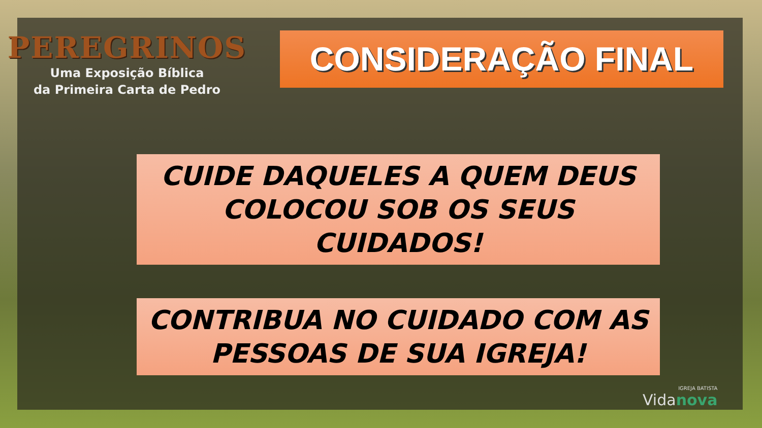PEREGRINOS
Uma Exposição Bíblica
da Primeira Carta de Pedro
CONSIDERAÇÃO FINAL
CUIDE DAQUELES A QUEM DEUS
COLOCOU SOB OS SEUS CUIDADOS!
CONTRIBUA NO CUIDADO COM AS
PESSOAS DE SUA IGREJA!
IGREJA BATISTA
Vidanova